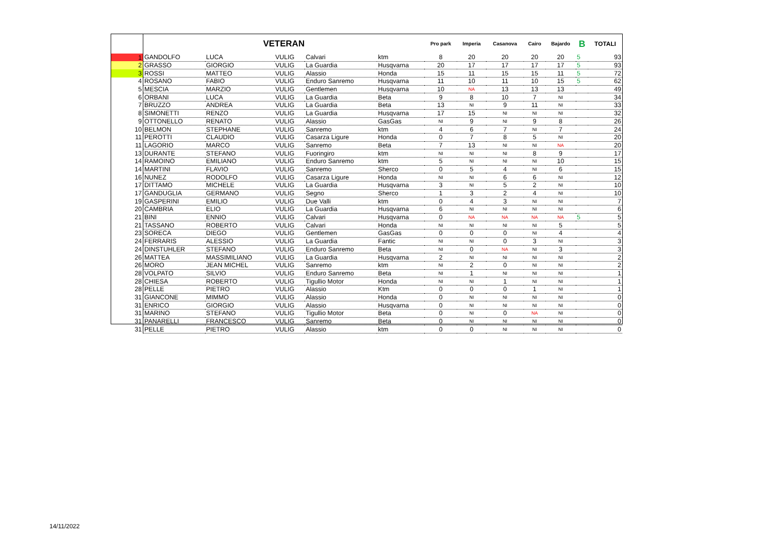| | VETERAN | | | | | Pro park | Imperia | Casanova | Cairo | Bajardo | B | TOTALI |
| --- | --- | --- | --- | --- | --- | --- | --- | --- | --- | --- | --- | --- |
| 1 | GANDOLFO | LUCA | VULIG | Calvari | ktm | 8 | 20 | 20 | 20 | 20 | 5 | 93 |
| 2 | GRASSO | GIORGIO | VULIG | La Guardia | Husqvarna | 20 | 17 | 17 | 17 | 17 | 5 | 93 |
| 3 | ROSSI | MATTEO | VULIG | Alassio | Honda | 15 | 11 | 15 | 15 | 11 | 5 | 72 |
| 4 | ROSANO | FABIO | VULIG | Enduro Sanremo | Husqvarna | 11 | 10 | 11 | 10 | 15 | 5 | 62 |
| 5 | MESCIA | MARZIO | VULIG | Gentlemen | Husqvarna | 10 | NA | 13 | 13 | 13 | | 49 |
| 6 | ORBANI | LUCA | VULIG | La Guardia | Beta | 9 | 8 | 10 | 7 | NI | | 34 |
| 7 | BRUZZO | ANDREA | VULIG | La Guardia | Beta | 13 | NI | 9 | 11 | NI | | 33 |
| 8 | SIMONETTI | RENZO | VULIG | La Guardia | Husqvarna | 17 | 15 | NI | NI | NI | | 32 |
| 9 | OTTONELLO | RENATO | VULIG | Alassio | GasGas | NI | 9 | NI | 9 | 8 | | 26 |
| 10 | BELMON | STEPHANE | VULIG | Sanremo | ktm | 4 | 6 | 7 | NI | 7 | | 24 |
| 11 | PEROTTI | CLAUDIO | VULIG | Casarza Ligure | Honda | 0 | 7 | 8 | 5 | NI | | 20 |
| 11 | LAGORIO | MARCO | VULIG | Sanremo | Beta | 7 | 13 | NI | NI | NA | | 20 |
| 13 | DURANTE | STEFANO | VULIG | Fuoringiro | ktm | NI | NI | NI | 8 | 9 | | 17 |
| 14 | RAMOINO | EMILIANO | VULIG | Enduro Sanremo | ktm | 5 | NI | NI | NI | 10 | | 15 |
| 14 | MARTINI | FLAVIO | VULIG | Sanremo | Sherco | 0 | 5 | 4 | NI | 6 | | 15 |
| 16 | NUNEZ | RODOLFO | VULIG | Casarza Ligure | Honda | NI | NI | 6 | 6 | NI | | 12 |
| 17 | DITTAMO | MICHELE | VULIG | La Guardia | Husqvarna | 3 | NI | 5 | 2 | NI | | 10 |
| 17 | GANDUGLIA | GERMANO | VULIG | Segno | Sherco | 1 | 3 | 2 | 4 | NI | | 10 |
| 19 | GASPERINI | EMILIO | VULIG | Due Valli | ktm | 0 | 4 | 3 | NI | NI | | 7 |
| 20 | CAMBRIA | ELIO | VULIG | La Guardia | Husqvarna | 6 | NI | NI | NI | NI | | 6 |
| 21 | BINI | ENNIO | VULIG | Calvari | Husqvarna | 0 | NA | NA | NA | NA | 5 | 5 |
| 21 | TASSANO | ROBERTO | VULIG | Calvari | Honda | NI | NI | NI | NI | 5 | | 5 |
| 23 | SORECA | DIEGO | VULIG | Gentlemen | GasGas | 0 | 0 | 0 | NI | 4 | | 4 |
| 24 | FERRARIS | ALESSIO | VULIG | La Guardia | Fantic | NI | NI | 0 | 3 | NI | | 3 |
| 24 | DINSTUHLER | STEFANO | VULIG | Enduro Sanremo | Beta | NI | 0 | NA | NI | 3 | | 3 |
| 26 | MATTEA | MASSIMILIANO | VULIG | La Guardia | Husqvarna | 2 | NI | NI | NI | NI | | 2 |
| 26 | MORO | JEAN MICHEL | VULIG | Sanremo | ktm | NI | 2 | 0 | NI | NI | | 2 |
| 28 | VOLPATO | SILVIO | VULIG | Enduro Sanremo | Beta | NI | 1 | NI | NI | NI | | 1 |
| 28 | CHIESA | ROBERTO | VULIG | Tigullio Motor | Honda | NI | NI | 1 | NI | NI | | 1 |
| 28 | PELLE | PIETRO | VULIG | Alassio | Ktm | 0 | 0 | 0 | 1 | NI | | 1 |
| 31 | GIANCONE | MIMMO | VULIG | Alassio | Honda | 0 | NI | NI | NI | NI | | 0 |
| 31 | ENRICO | GIORGIO | VULIG | Alassio | Husqvarna | 0 | NI | NI | NI | NI | | 0 |
| 31 | MARINO | STEFANO | VULIG | Tigullio Motor | Beta | 0 | NI | 0 | NA | NI | | 0 |
| 31 | PANARELLI | FRANCESCO | VULIG | Sanremo | Beta | 0 | NI | NI | NI | NI | | 0 |
| 31 | PELLE | PIETRO | VULIG | Alassio | ktm | 0 | 0 | NI | NI | NI | | 0 |
14/11/2022